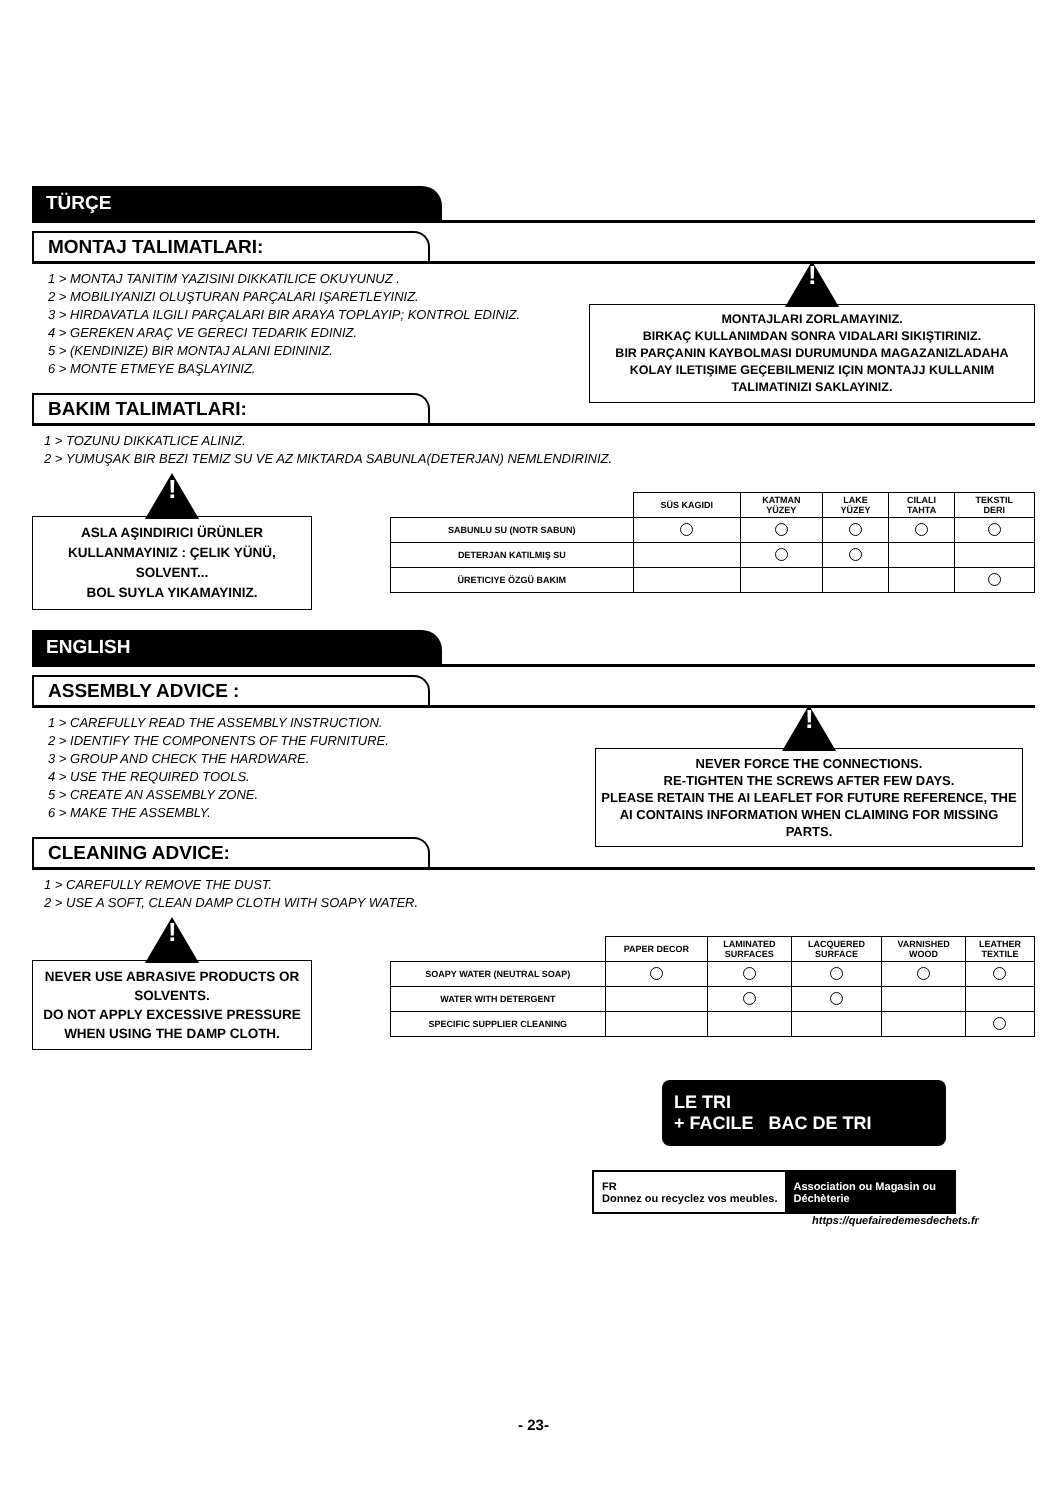TÜRÇE
MONTAJ TALIMATLARI:
1 > MONTAJ TANITIM YAZISINI DIKKATILICE OKUYUNUZ .
2 > MOBILIYANIZI OLUŞTURAN PARÇALARI IŞARETLEYINIZ.
3 > HIRDAVATLA ILGILI PARÇALARI BIR ARAYA TOPLAYIP; KONTROL EDINIZ.
4 > GEREKEN ARAÇ VE GERECI TEDARIK EDINIZ.
5 > (KENDINIZE) BIR MONTAJ ALANI EDININIZ.
6 > MONTE ETMEYE BAŞLAYINIZ.
!
MONTAJLARI ZORLAMAYINIZ.
BIRKAÇ KULLANIMDAN SONRA VIDALARI SIKIŞTIRINIZ.
BIR PARÇANIN KAYBOLMASI DURUMUNDA MAGAZANIZLADAHA KOLAY ILETIŞIME GEÇEBILMENIZ IÇIN MONTAJJ KULLANIM TALIMATINIZI SAKLAYINIZ.
BAKIM TALIMATLARI:
1 > TOZUNU DIKKATLICE ALINIZ.
2 > YUMUŞAK BIR BEZI TEMIZ SU VE AZ MIKTARDA SABUNLA(DETERJAN) NEMLENDIRINIZ.
!
ASLA AŞINDIRICI ÜRÜNLER KULLANMAYINIZ : ÇELIK YÜNÜ, SOLVENT...
BOL SUYLA YIKAMAYINIZ.
| | SÜS KAGIDI | KATMAN YÜZEY | LAKE YÜZEY | CILALI TAHTA | TEKSTIL DERI |
| --- | --- | --- | --- | --- | --- |
| SABUNLU SU (NOTR SABUN) | | | | | |
| DETERJAN KATILMIŞ SU | | | | | |
| ÜRETICIYE ÖZGÜ BAKIM | | | | | |
ENGLISH
ASSEMBLY ADVICE :
1 > CAREFULLY READ THE ASSEMBLY INSTRUCTION.
2 > IDENTIFY THE COMPONENTS OF THE FURNITURE.
3 > GROUP AND CHECK THE HARDWARE.
4 > USE THE REQUIRED TOOLS.
5 > CREATE AN ASSEMBLY ZONE.
6 > MAKE THE ASSEMBLY.
!
NEVER FORCE THE CONNECTIONS.
RE-TIGHTEN THE SCREWS AFTER FEW DAYS.
PLEASE RETAIN THE AI LEAFLET FOR FUTURE REFERENCE, THE AI CONTAINS INFORMATION WHEN CLAIMING FOR MISSING PARTS.
CLEANING ADVICE:
1 > CAREFULLY REMOVE THE DUST.
2 > USE A SOFT, CLEAN DAMP CLOTH WITH SOAPY WATER.
!
NEVER USE ABRASIVE PRODUCTS OR SOLVENTS.
DO NOT APPLY EXCESSIVE PRESSURE WHEN USING THE DAMP CLOTH.
| | PAPER DECOR | LAMINATED SURFACES | LACQUERED SURFACE | VARNISHED WOOD | LEATHER TEXTILE |
| --- | --- | --- | --- | --- | --- |
| SOAPY WATER (NEUTRAL SOAP) | | | | | |
| WATER WITH DETERGENT | | | | | |
| SPECIFIC SUPPLIER CLEANING | | | | | |
LE TRI
+ FACILE BAC DE TRI
FR
Donnez ou recyclez vos meubles.
Association ou Magasin ou Déchèterie
https://quefairedemesdechets.fr
- 23-